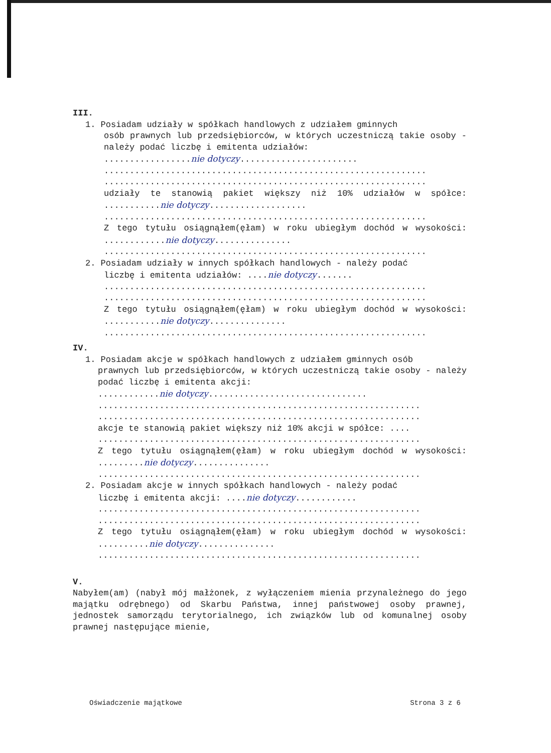III.
1. Posiadam udziały w spółkach handlowych z udziałem gminnych
osób prawnych lub przedsiębiorców, w których uczestniczą takie osoby - należy podać liczbę i emitenta udziałów:
.................nie dotyczy.......................
...............................................................
...............................................................
udziały te stanowią pakiet większy niż 10% udziałów w spółce: ...........nie dotyczy...................
...............................................................
Z tego tytułu osiągnąłem(ęłam) w roku ubiegłym dochód w wysokości: ............nie dotyczy...............
...............................................................
2. Posiadam udziały w innych spółkach handlowych - należy podać
liczbę i emitenta udziałów: ....nie dotyczy.......
...............................................................
...............................................................
Z tego tytułu osiągnąłem(ęłam) w roku ubiegłym dochód w wysokości: ...........nie dotyczy...............
...............................................................
IV.
1. Posiadam akcje w spółkach handlowych z udziałem gminnych osób
prawnych lub przedsiębiorców, w których uczestniczą takie osoby - należy podać liczbę i emitenta akcji:
............nie dotyczy...............................
...............................................................
...............................................................
akcje te stanowią pakiet większy niż 10% akcji w spółce: ....
...............................................................
Z tego tytułu osiągnąłem(ęłam) w roku ubiegłym dochód w wysokości: .........nie dotyczy...............
...............................................................
2. Posiadam akcje w innych spółkach handlowych - należy podać
liczbę i emitenta akcji: ....nie dotyczy............
...............................................................
...............................................................
Z tego tytułu osiągnąłem(ęłam) w roku ubiegłym dochód w wysokości: ..........nie dotyczy...............
...............................................................
V.
Nabyłem(am) (nabył mój małżonek, z wyłączeniem mienia przynależnego do jego majątku odrębnego) od Skarbu Państwa, innej państwowej osoby prawnej, jednostek samorządu terytorialnego, ich związków lub od komunalnej osoby prawnej następujące mienie,
Oświadczenie majątkowe Strona 3 z 6